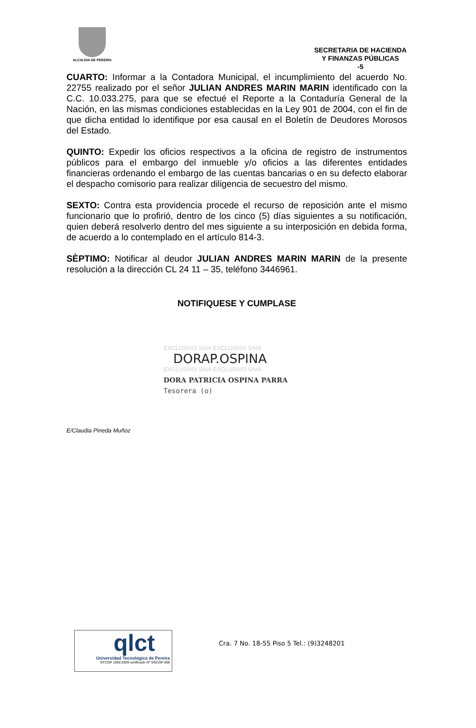ALCALDIA DE PEREIRA
SECRETARIA DE HACIENDA
Y FINANZAS PÚBLICAS
-5
CUARTO: Informar a la Contadora Municipal, el incumplimiento del acuerdo No. 22755 realizado por el señor JULIAN ANDRES MARIN MARIN identificado con la C.C. 10.033.275, para que se efectué el Reporte a la Contaduría General de la Nación, en las mismas condiciones establecidas en la Ley 901 de 2004, con el fin de que dicha entidad lo identifique por esa causal en el Boletín de Deudores Morosos del Estado.
QUINTO: Expedir los oficios respectivos a la oficina de registro de instrumentos públicos para el embargo del inmueble y/o oficios a las diferentes entidades financieras ordenando el embargo de las cuentas bancarias o en su defecto elaborar el despacho comisorio para realizar diligencia de secuestro del mismo.
SEXTO: Contra esta providencia procede el recurso de reposición ante el mismo funcionario que lo profirió, dentro de los cinco (5) días siguientes a su notificación, quien deberá resolverlo dentro del mes siguiente a su interposición en debida forma, de acuerdo a lo contemplado en el artículo 814-3.
SÈPTIMO: Notificar al deudor JULIAN ANDRES MARIN MARIN de la presente resolución a la dirección CL 24 11 – 35, teléfono 3446961.
NOTIFIQUESE Y CUMPLASE
EXCLUSIVO SAIA EXCLUSIVO SAIA
DORAP.OSPINA
EXCLUSIVO SAIA EXCLUSIVO SAIA
DORA PATRICIA OSPINA PARRA
Tesorera (o)
E/Claudia Pineda Muñoz
qlct
Universidad Tecnológica de Pereira
NTCGP 1000:2009 certificado Nº SGCGP 008
Cra. 7 No. 18-55 Piso 5 Tel.: (9)3248201